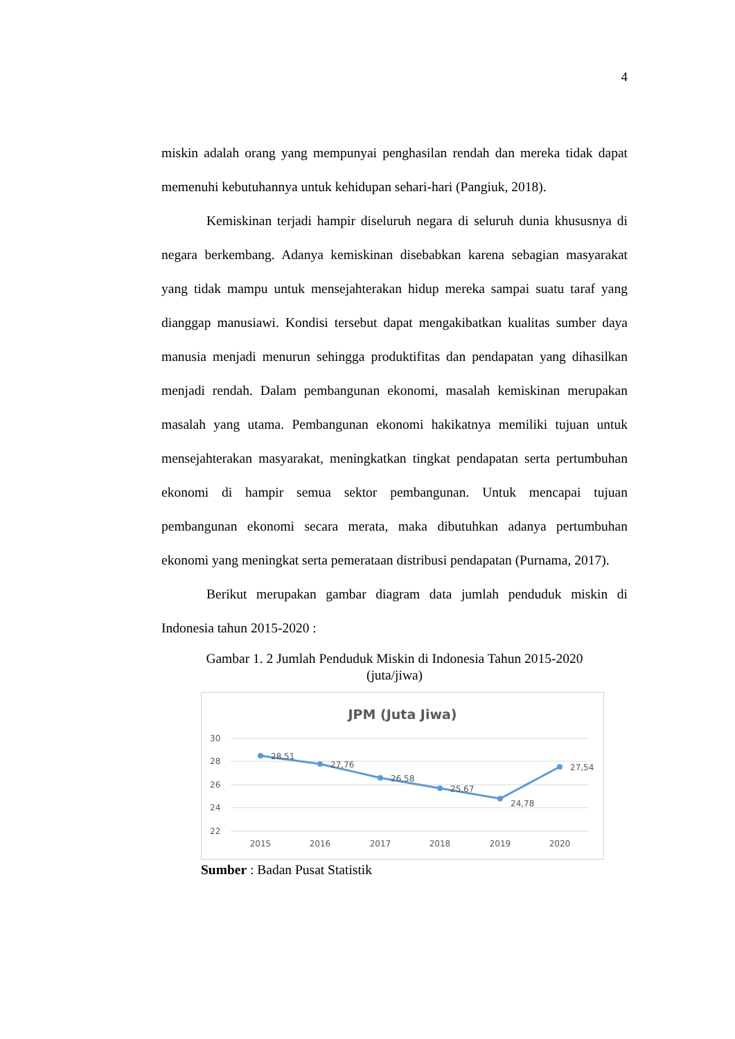4
miskin adalah orang yang mempunyai penghasilan rendah dan mereka tidak dapat memenuhi kebutuhannya untuk kehidupan sehari-hari (Pangiuk, 2018).
Kemiskinan terjadi hampir diseluruh negara di seluruh dunia khususnya di negara berkembang. Adanya kemiskinan disebabkan karena sebagian masyarakat yang tidak mampu untuk mensejahterakan hidup mereka sampai suatu taraf yang dianggap manusiawi. Kondisi tersebut dapat mengakibatkan kualitas sumber daya manusia menjadi menurun sehingga produktifitas dan pendapatan yang dihasilkan menjadi rendah. Dalam pembangunan ekonomi, masalah kemiskinan merupakan masalah yang utama. Pembangunan ekonomi hakikatnya memiliki tujuan untuk mensejahterakan masyarakat, meningkatkan tingkat pendapatan serta pertumbuhan ekonomi di hampir semua sektor pembangunan. Untuk mencapai tujuan pembangunan ekonomi secara merata, maka dibutuhkan adanya pertumbuhan ekonomi yang meningkat serta pemerataan distribusi pendapatan (Purnama, 2017).
Berikut merupakan gambar diagram data jumlah penduduk miskin di Indonesia tahun 2015-2020 :
Gambar 1. 2 Jumlah Penduduk Miskin di Indonesia Tahun 2015-2020
(juta/jiwa)
JPM (Juta Jiwa)
30
28
26
24
22
28,51
27,76
26,58
25,67
24,78
27,54
2015
2016
2017
2018
2019
2020
Sumber : Badan Pusat Statistik